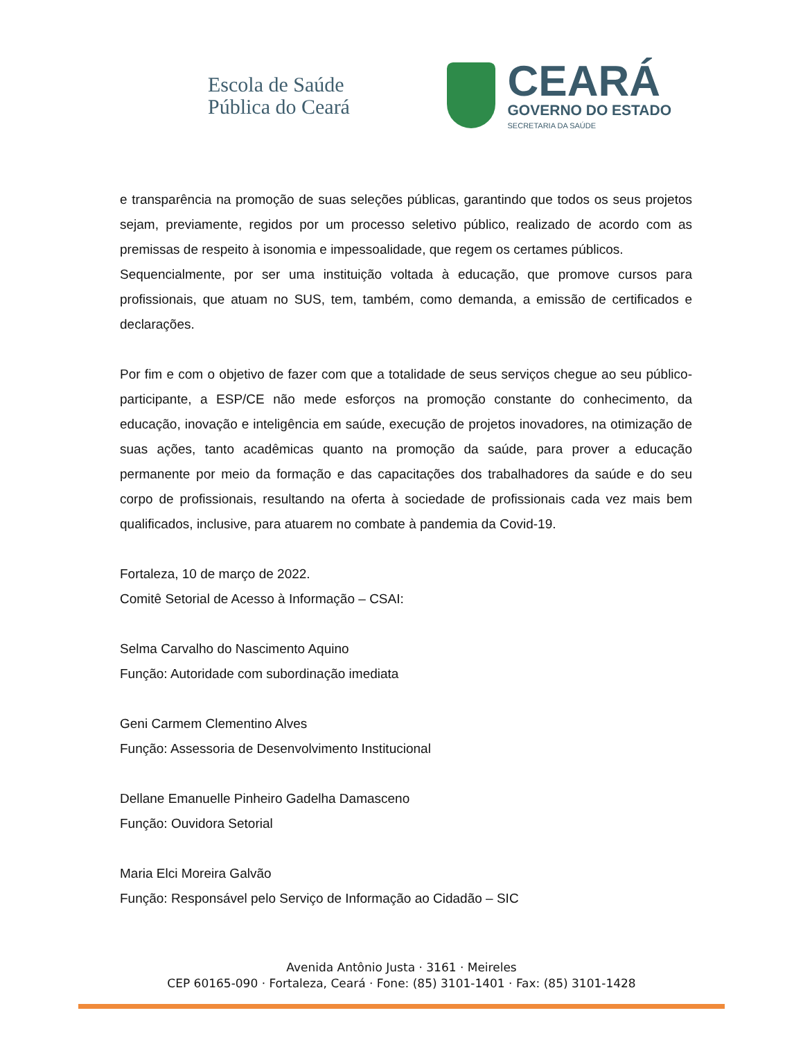Escola de Saúde
Pública do Ceará
CEARÁ
GOVERNO DO ESTADO
SECRETARIA DA SAÚDE
e transparência na promoção de suas seleções públicas, garantindo que todos os seus projetos sejam, previamente, regidos por um processo seletivo público, realizado de acordo com as premissas de respeito à isonomia e impessoalidade, que regem os certames públicos.
Sequencialmente, por ser uma instituição voltada à educação, que promove cursos para profissionais, que atuam no SUS, tem, também, como demanda, a emissão de certificados e declarações.
Por fim e com o objetivo de fazer com que a totalidade de seus serviços chegue ao seu público-participante, a ESP/CE não mede esforços na promoção constante do conhecimento, da educação, inovação e inteligência em saúde, execução de projetos inovadores, na otimização de suas ações, tanto acadêmicas quanto na promoção da saúde, para prover a educação permanente por meio da formação e das capacitações dos trabalhadores da saúde e do seu corpo de profissionais, resultando na oferta à sociedade de profissionais cada vez mais bem qualificados, inclusive, para atuarem no combate à pandemia da Covid-19.
Fortaleza, 10 de março de 2022.
Comitê Setorial de Acesso à Informação – CSAI:
Selma Carvalho do Nascimento Aquino
Função: Autoridade com subordinação imediata
Geni Carmem Clementino Alves
Função: Assessoria de Desenvolvimento Institucional
Dellane Emanuelle Pinheiro Gadelha Damasceno
Função: Ouvidora Setorial
Maria Elci Moreira Galvão
Função: Responsável pelo Serviço de Informação ao Cidadão – SIC
Avenida Antônio Justa · 3161 · Meireles
CEP 60165-090 · Fortaleza, Ceará · Fone: (85) 3101-1401 · Fax: (85) 3101-1428